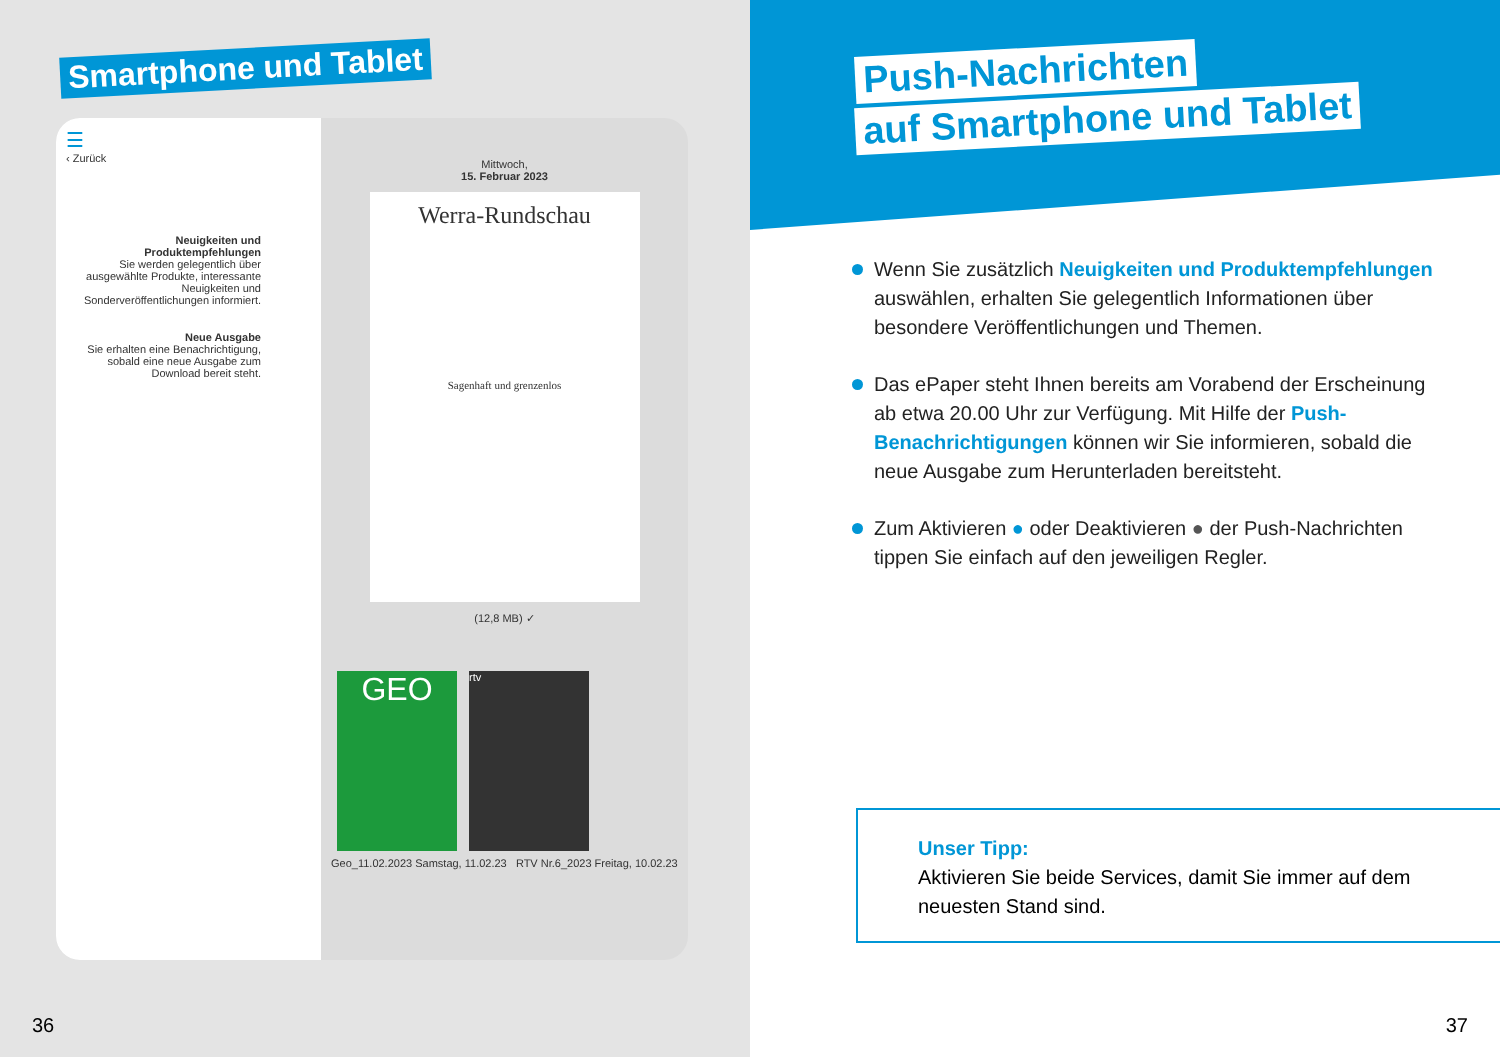Smartphone und Tablet
☰
‹ Zurück
Neuigkeiten und Produktempfehlungen
Sie werden gelegentlich über ausgewählte Produkte, interessante Neuigkeiten und Sonderveröffentlichungen informiert.
Neue Ausgabe
Sie erhalten eine Benachrichtigung, sobald eine neue Ausgabe zum Download bereit steht.
Mittwoch,
15. Februar 2023
Werra-Rundschau
Sagenhaft und grenzenlos
(12,8 MB) ✓
GEO rtv
Geo_11.02.2023 Samstag, 11.02.23 RTV Nr.6_2023 Freitag, 10.02.23
36
Push-Nachrichten
auf Smartphone und Tablet
Wenn Sie zusätzlich Neuigkeiten und Produktempfehlungen auswählen, erhalten Sie gelegentlich Informationen über besondere Veröffentlichungen und Themen.
Das ePaper steht Ihnen bereits am Vorabend der Erscheinung ab etwa 20.00 Uhr zur Verfügung. Mit Hilfe der Push-Benachrichtigungen können wir Sie informieren, sobald die neue Ausgabe zum Herunterladen bereitsteht.
Zum Aktivieren ● oder Deaktivieren ● der Push-Nachrichten tippen Sie einfach auf den jeweiligen Regler.
Unser Tipp:
Aktivieren Sie beide Services, damit Sie immer auf dem neuesten Stand sind.
37